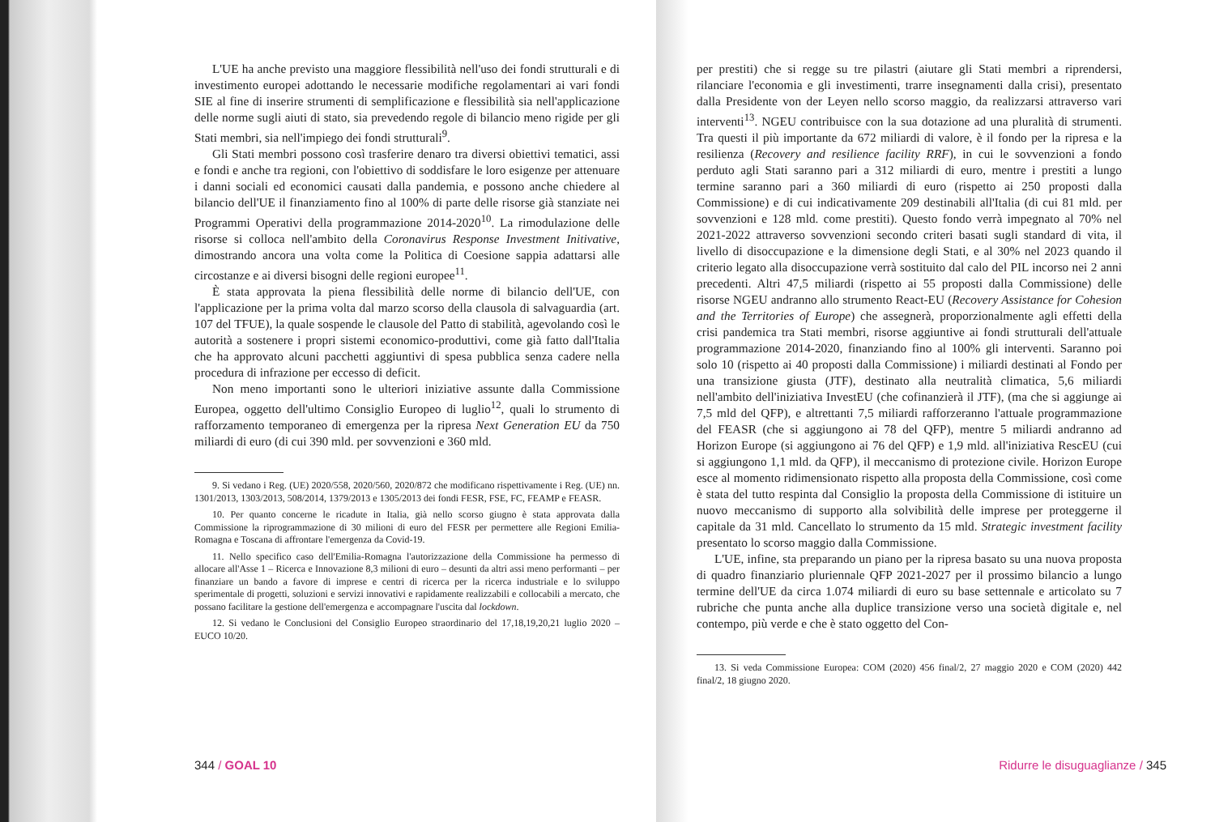L'UE ha anche previsto una maggiore flessibilità nell'uso dei fondi strutturali e di investimento europei adottando le necessarie modifiche regolamentari ai vari fondi SIE al fine di inserire strumenti di semplificazione e flessibilità sia nell'applicazione delle norme sugli aiuti di stato, sia prevedendo regole di bilancio meno rigide per gli Stati membri, sia nell'impiego dei fondi strutturali<sup>9</sup>.
Gli Stati membri possono così trasferire denaro tra diversi obiettivi tematici, assi e fondi e anche tra regioni, con l'obiettivo di soddisfare le loro esigenze per attenuare i danni sociali ed economici causati dalla pandemia, e possono anche chiedere al bilancio dell'UE il finanziamento fino al 100% di parte delle risorse già stanziate nei Programmi Operativi della programmazione 2014-2020<sup>10</sup>. La rimodulazione delle risorse si colloca nell'ambito della Coronavirus Response Investment Initivative, dimostrando ancora una volta come la Politica di Coesione sappia adattarsi alle circostanze e ai diversi bisogni delle regioni europee<sup>11</sup>.
È stata approvata la piena flessibilità delle norme di bilancio dell'UE, con l'applicazione per la prima volta dal marzo scorso della clausola di salvaguardia (art. 107 del TFUE), la quale sospende le clausole del Patto di stabilità, agevolando così le autorità a sostenere i propri sistemi economico-produttivi, come già fatto dall'Italia che ha approvato alcuni pacchetti aggiuntivi di spesa pubblica senza cadere nella procedura di infrazione per eccesso di deficit.
Non meno importanti sono le ulteriori iniziative assunte dalla Commissione Europea, oggetto dell'ultimo Consiglio Europeo di luglio<sup>12</sup>, quali lo strumento di rafforzamento temporaneo di emergenza per la ripresa Next Generation EU da 750 miliardi di euro (di cui 390 mld. per sovvenzioni e 360 mld.
9. Si vedano i Reg. (UE) 2020/558, 2020/560, 2020/872 che modificano rispettivamente i Reg. (UE) nn. 1301/2013, 1303/2013, 508/2014, 1379/2013 e 1305/2013 dei fondi FESR, FSE, FC, FEAMP e FEASR.
10. Per quanto concerne le ricadute in Italia, già nello scorso giugno è stata approvata dalla Commissione la riprogrammazione di 30 milioni di euro del FESR per permettere alle Regioni Emilia-Romagna e Toscana di affrontare l'emergenza da Covid-19.
11. Nello specifico caso dell'Emilia-Romagna l'autorizzazione della Commissione ha permesso di allocare all'Asse 1 – Ricerca e Innovazione 8,3 milioni di euro – desunti da altri assi meno performanti – per finanziare un bando a favore di imprese e centri di ricerca per la ricerca industriale e lo sviluppo sperimentale di progetti, soluzioni e servizi innovativi e rapidamente realizzabili e collocabili a mercato, che possano facilitare la gestione dell'emergenza e accompagnare l'uscita dal lockdown.
12. Si vedano le Conclusioni del Consiglio Europeo straordinario del 17,18,19,20,21 luglio 2020 – EUCO 10/20.
344 / GOAL 10
per prestiti) che si regge su tre pilastri (aiutare gli Stati membri a riprendersi, rilanciare l'economia e gli investimenti, trarre insegnamenti dalla crisi), presentato dalla Presidente von der Leyen nello scorso maggio, da realizzarsi attraverso vari interventi<sup>13</sup>. NGEU contribuisce con la sua dotazione ad una pluralità di strumenti. Tra questi il più importante da 672 miliardi di valore, è il fondo per la ripresa e la resilienza (Recovery and resilience facility RRF), in cui le sovvenzioni a fondo perduto agli Stati saranno pari a 312 miliardi di euro, mentre i prestiti a lungo termine saranno pari a 360 miliardi di euro (rispetto ai 250 proposti dalla Commissione) e di cui indicativamente 209 destinabili all'Italia (di cui 81 mld. per sovvenzioni e 128 mld. come prestiti). Questo fondo verrà impegnato al 70% nel 2021-2022 attraverso sovvenzioni secondo criteri basati sugli standard di vita, il livello di disoccupazione e la dimensione degli Stati, e al 30% nel 2023 quando il criterio legato alla disoccupazione verrà sostituito dal calo del PIL incorso nei 2 anni precedenti. Altri 47,5 miliardi (rispetto ai 55 proposti dalla Commissione) delle risorse NGEU andranno allo strumento React-EU (Recovery Assistance for Cohesion and the Territories of Europe) che assegnerà, proporzionalmente agli effetti della crisi pandemica tra Stati membri, risorse aggiuntive ai fondi strutturali dell'attuale programmazione 2014-2020, finanziando fino al 100% gli interventi. Saranno poi solo 10 (rispetto ai 40 proposti dalla Commissione) i miliardi destinati al Fondo per una transizione giusta (JTF), destinato alla neutralità climatica, 5,6 miliardi nell'ambito dell'iniziativa InvestEU (che cofinanzierà il JTF), (ma che si aggiunge ai 7,5 mld del QFP), e altrettanti 7,5 miliardi rafforzeranno l'attuale programmazione del FEASR (che si aggiungono ai 78 del QFP), mentre 5 miliardi andranno ad Horizon Europe (si aggiungono ai 76 del QFP) e 1,9 mld. all'iniziativa RescEU (cui si aggiungono 1,1 mld. da QFP), il meccanismo di protezione civile. Horizon Europe esce al momento ridimensionato rispetto alla proposta della Commissione, così come è stata del tutto respinta dal Consiglio la proposta della Commissione di istituire un nuovo meccanismo di supporto alla solvibilità delle imprese per proteggerne il capitale da 31 mld. Cancellato lo strumento da 15 mld. Strategic investment facility presentato lo scorso maggio dalla Commissione.
L'UE, infine, sta preparando un piano per la ripresa basato su una nuova proposta di quadro finanziario pluriennale QFP 2021-2027 per il prossimo bilancio a lungo termine dell'UE da circa 1.074 miliardi di euro su base settennale e articolato su 7 rubriche che punta anche alla duplice transizione verso una società digitale e, nel contempo, più verde e che è stato oggetto del Con-
13. Si veda Commissione Europea: COM (2020) 456 final/2, 27 maggio 2020 e COM (2020) 442 final/2, 18 giugno 2020.
Ridurre le disuguaglianze / 345